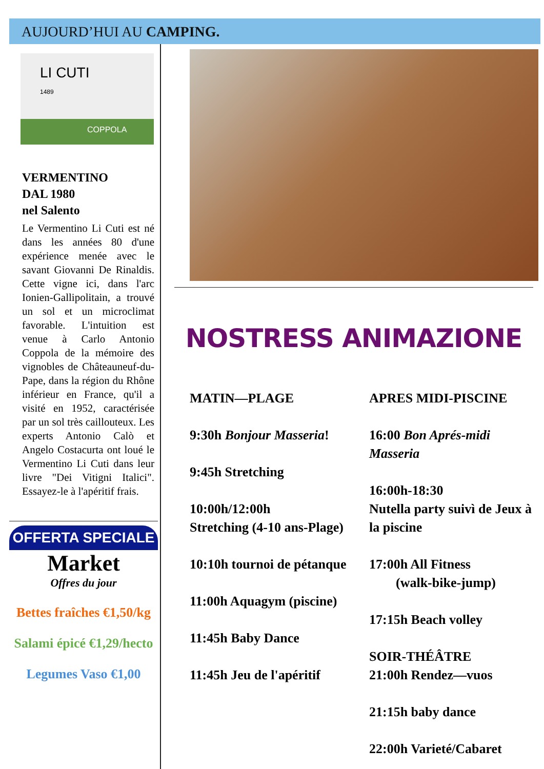AUJOURD’HUI AU CAMPING.
LI CUTI
1489
COPPOLA
VERMENTINO
DAL 1980
nel Salento
Le Vermentino Li Cuti est né dans les années 80 d'une expérience menée avec le savant Giovanni De Rinaldis. Cette vigne ici, dans l'arc Ionien-Gallipolitain, a trouvé un sol et un microclimat favorable. L'intuition est venue à Carlo Antonio Coppola de la mémoire des vignobles de Châteauneuf-du-Pape, dans la région du Rhône inférieur en France, qu'il a visité en 1952, caractérisée par un sol très caillouteux. Les experts Antonio Calò et Angelo Costacurta ont loué le Vermentino Li Cuti dans leur livre "Dei Vitigni Italici". Essayez-le à l'apéritif frais.
OFFERTA SPECIALE
Market
Offres du jour
Bettes fraîches €1,50/kg
Salami épicé €1,29/hecto
Legumes Vaso €1,00
NOSTRESS ANIMAZIONE
MATIN—PLAGE
9:30h Bonjour Masseria!
9:45h Stretching
10:00h/12:00h
Stretching (4-10 ans-Plage)
10:10h tournoi de pétanque
11:00h Aquagym (piscine)
11:45h Baby Dance
11:45h Jeu de l'apéritif
APRES MIDI-PISCINE
16:00 Bon Aprés-midi Masseria
16:00h-18:30
Nutella party suivì de Jeux à la piscine
17:00h All Fitness
(walk-bike-jump)
17:15h Beach volley
SOIR-THÉÂTRE
21:00h Rendez—vuos
21:15h baby dance
22:00h Varieté/Cabaret